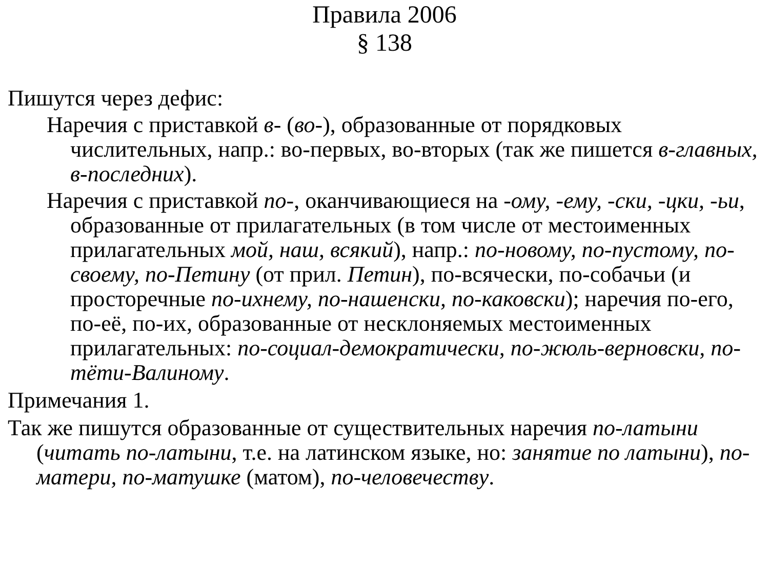Правила 2006
§ 138
Пишутся через дефис:
Наречия с приставкой в- (во-), образованные от порядковых числительных, напр.: во-первых, во-вторых (так же пишется в-главных, в-последних).
Наречия с приставкой по-, оканчивающиеся на -ому, -ему, -ски, -цки, -ьи, образованные от прилагательных (в том числе от местоименных прилагательных мой, наш, всякий), напр.: по-новому, по-пустому, по-своему, по-Петину (от прил. Петин), по-всячески, по-собачьи (и просторечные по-ихнему, по-нашенски, по-каковски); наречия по-его, по-её, по-их, образованные от несклоняемых местоименных прилагательных: по-социал-демократически, по-жюль-верновски, по-тёти-Валиному.
Примечания 1.
Так же пишутся образованные от существительных наречия по-латыни (читать по-латыни, т.е. на латинском языке, но: занятие по латыни), по-матери, по-матушке (матом), по-человечеству.